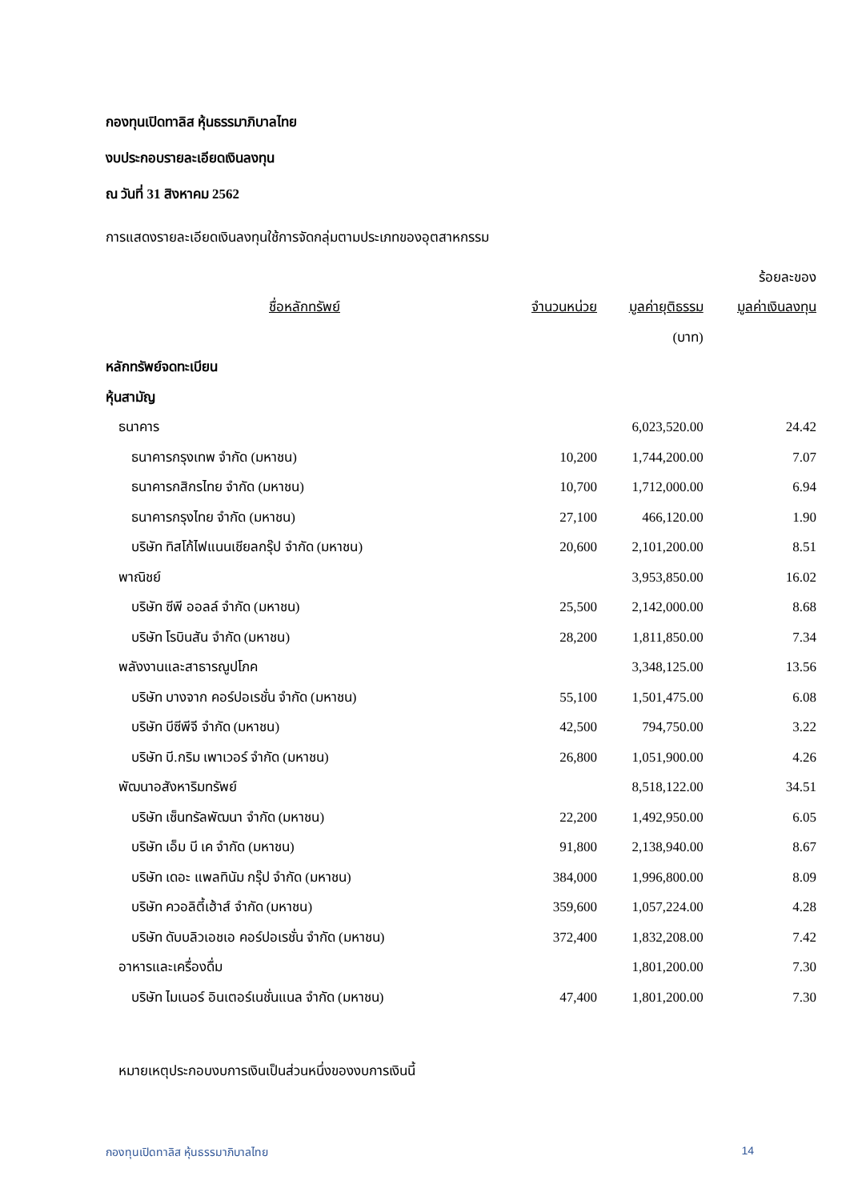กองทุนเปิดทาลิส หุ้นธรรมาภิบาลไทย
งบประกอบรายละเอียดเงินลงทุน
ณ วันที่ 31 สิงหาคม 2562
การแสดงรายละเอียดเงินลงทุนใช้การจัดกลุ่มตามประเภทของอุตสาหกรรม
| | | | ร้อยละของ |
| --- | --- | --- | --- |
| ชื่อหลักทรัพย์ | จำนวนหน่วย | มูลค่ายุติธรรม | มูลค่าเงินลงทุน |
| | | (บาท) | |
| หลักทรัพย์จดทะเบียน | | | |
| หุ้นสามัญ | | | |
| ธนาคาร | | 6,023,520.00 | 24.42 |
| ธนาคารกรุงเทพ จำกัด (มหาชน) | 10,200 | 1,744,200.00 | 7.07 |
| ธนาคารกสิกรไทย จำกัด (มหาชน) | 10,700 | 1,712,000.00 | 6.94 |
| ธนาคารกรุงไทย จำกัด (มหาชน) | 27,100 | 466,120.00 | 1.90 |
| บริษัท ทิสโก้ไฟแนนเชียลกรุ๊ป จำกัด (มหาชน) | 20,600 | 2,101,200.00 | 8.51 |
| พาณิชย์ | | 3,953,850.00 | 16.02 |
| บริษัท ซีพี ออลล์ จำกัด (มหาชน) | 25,500 | 2,142,000.00 | 8.68 |
| บริษัท โรบินสัน จำกัด (มหาชน) | 28,200 | 1,811,850.00 | 7.34 |
| พลังงานและสาธารณูปโภค | | 3,348,125.00 | 13.56 |
| บริษัท บางจาก คอร์ปอเรชั่น จำกัด (มหาชน) | 55,100 | 1,501,475.00 | 6.08 |
| บริษัท บีซีพีจี จำกัด (มหาชน) | 42,500 | 794,750.00 | 3.22 |
| บริษัท บี.กริม เพาเวอร์ จำกัด (มหาชน) | 26,800 | 1,051,900.00 | 4.26 |
| พัฒนาอสังหาริมทรัพย์ | | 8,518,122.00 | 34.51 |
| บริษัท เซ็นทรัลพัฒนา จำกัด (มหาชน) | 22,200 | 1,492,950.00 | 6.05 |
| บริษัท เอ็ม บี เค จำกัด (มหาชน) | 91,800 | 2,138,940.00 | 8.67 |
| บริษัท เดอะ แพลทินัม กรุ๊ป จำกัด (มหาชน) | 384,000 | 1,996,800.00 | 8.09 |
| บริษัท ควอลิตี้เฮ้าส์ จำกัด (มหาชน) | 359,600 | 1,057,224.00 | 4.28 |
| บริษัท ดับบลิวเอชเอ คอร์ปอเรชั่น จำกัด (มหาชน) | 372,400 | 1,832,208.00 | 7.42 |
| อาหารและเครื่องดื่ม | | 1,801,200.00 | 7.30 |
| บริษัท ไมเนอร์ อินเตอร์เนชั่นแนล จำกัด (มหาชน) | 47,400 | 1,801,200.00 | 7.30 |
หมายเหตุประกอบงบการเงินเป็นส่วนหนึ่งของงบการเงินนี้
กองทุนเปิดทาลิส หุ้นธรรมาภิบาลไทย 14